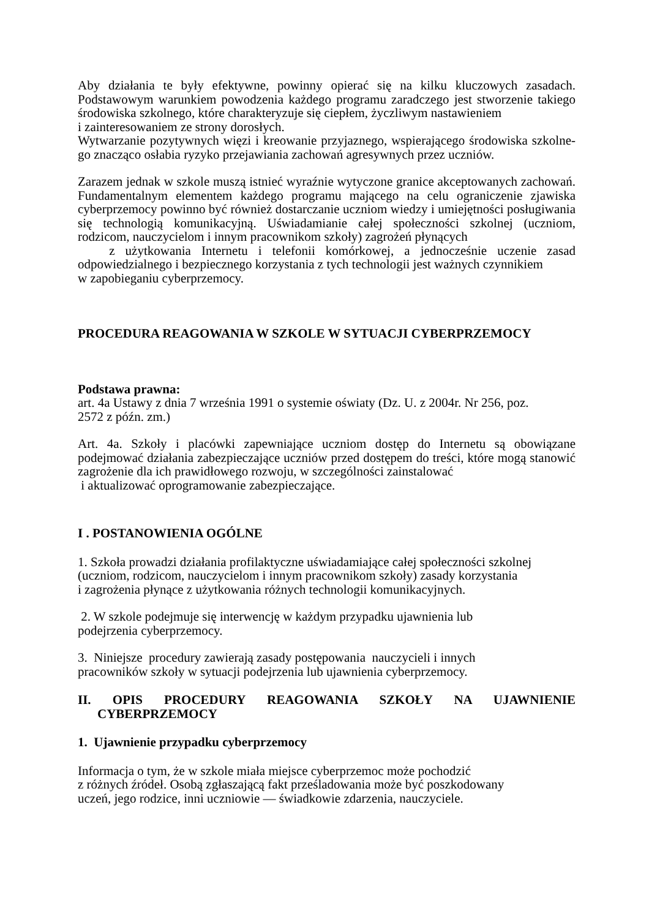Aby działania te były efektywne, powinny opierać się na kilku kluczowych zasadach. Podstawowym warunkiem powodzenia każdego programu zaradczego jest stworzenie takiego środowiska szkolnego, które charakteryzuje się ciepłem, życzliwym nastawieniem
i zainteresowaniem ze strony dorosłych.
Wytwarzanie pozytywnych więzi i kreowanie przyjaznego, wspierającego środowiska szkolne-go znacząco osłabia ryzyko przejawiania zachowań agresywnych przez uczniów.
Zarazem jednak w szkole muszą istnieć wyraźnie wytyczone granice akceptowanych zachowań. Fundamentalnym elementem każdego programu mającego na celu ograniczenie zjawiska cyberprzemocy powinno być również dostarczanie uczniom wiedzy i umiejętności posługiwania się technologią komunikacyjną. Uświadamianie całej społeczności szkolnej (uczniom, rodzicom, nauczycielom i innym pracownikom szkoły) zagrożeń płynących
z użytkowania Internetu i telefonii komórkowej, a jednocześnie uczenie zasad odpowiedzialnego i bezpiecznego korzystania z tych technologii jest ważnych czynnikiem
w zapobieganiu cyberprzemocy.
PROCEDURA REAGOWANIA W SZKOLE W SYTUACJI CYBERPRZEMOCY
Podstawa prawna:
art. 4a Ustawy z dnia 7 września 1991 o systemie oświaty (Dz. U. z 2004r. Nr 256, poz.
2572 z późn. zm.)
Art. 4a. Szkoły i placówki zapewniające uczniom dostęp do Internetu są obowiązane podejmować działania zabezpieczające uczniów przed dostępem do treści, które mogą stanowić zagrożenie dla ich prawidłowego rozwoju, w szczególności zainstalować
i aktualizować oprogramowanie zabezpieczające.
I . POSTANOWIENIA OGÓLNE
1. Szkoła prowadzi działania profilaktyczne uświadamiające całej społeczności szkolnej
(uczniom, rodzicom, nauczycielom i innym pracownikom szkoły) zasady korzystania
i zagrożenia płynące z użytkowania różnych technologii komunikacyjnych.
2. W szkole podejmuje się interwencję w każdym przypadku ujawnienia lub
podejrzenia cyberprzemocy.
3. Niniejsze procedury zawierają zasady postępowania nauczycieli i innych
pracowników szkoły w sytuacji podejrzenia lub ujawnienia cyberprzemocy.
II. OPIS PROCEDURY REAGOWANIA SZKOŁY NA UJAWNIENIE
CYBERPRZEMOCY
1. Ujawnienie przypadku cyberprzemocy
Informacja o tym, że w szkole miała miejsce cyberprzemoc może pochodzić
z różnych źródeł. Osobą zgłaszającą fakt prześladowania może być poszkodowany
uczeń, jego rodzice, inni uczniowie — świadkowie zdarzenia, nauczyciele.